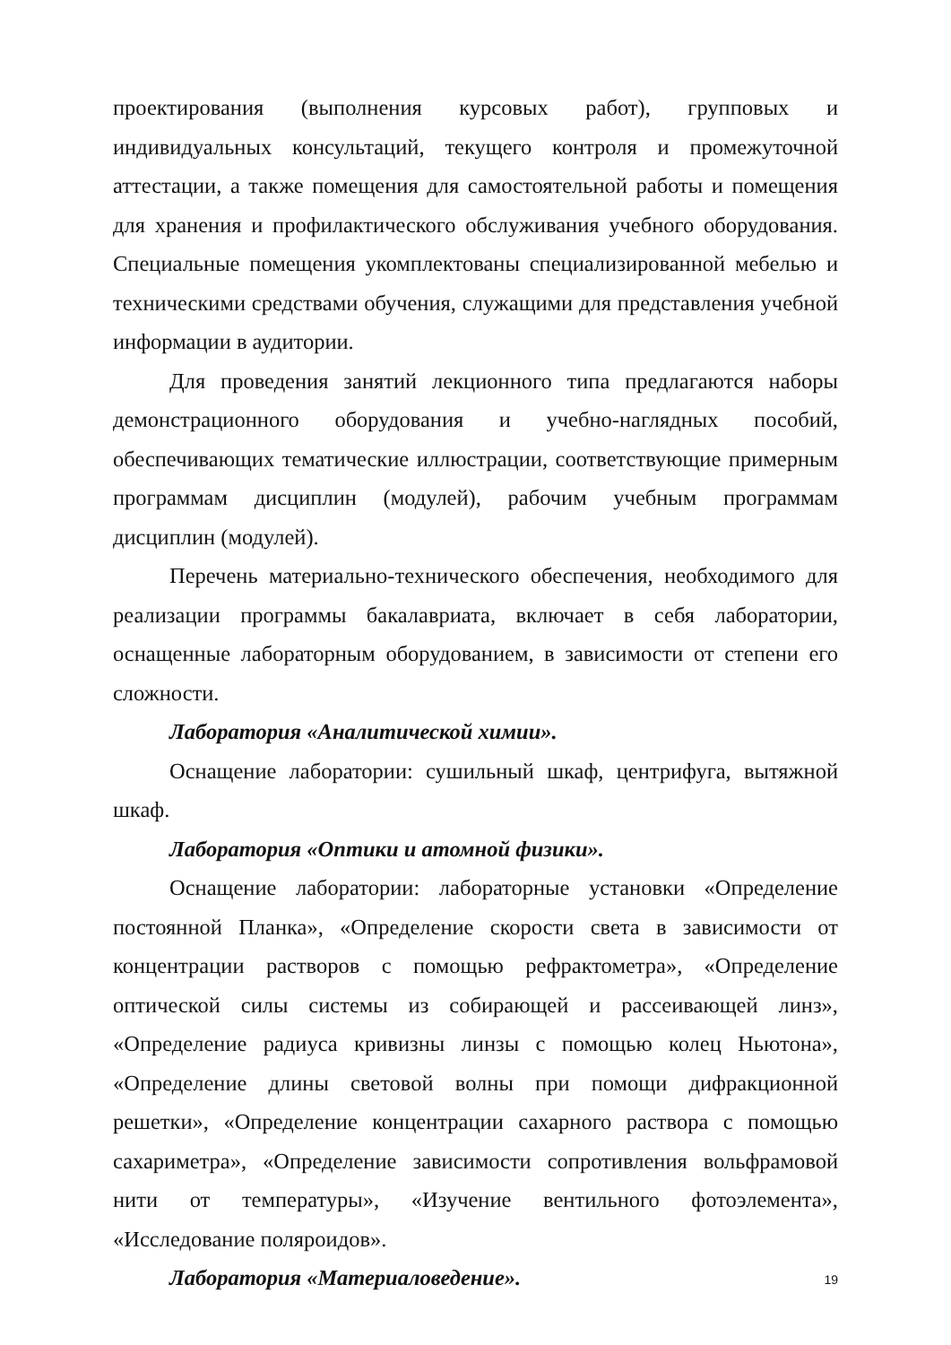проектирования (выполнения курсовых работ), групповых и индивидуальных консультаций, текущего контроля и промежуточной аттестации, а также помещения для самостоятельной работы и помещения для хранения и профилактического обслуживания учебного оборудования. Специальные помещения укомплектованы специализированной мебелью и техническими средствами обучения, служащими для представления учебной информации в аудитории.
Для проведения занятий лекционного типа предлагаются наборы демонстрационного оборудования и учебно-наглядных пособий, обеспечивающих тематические иллюстрации, соответствующие примерным программам дисциплин (модулей), рабочим учебным программам дисциплин (модулей).
Перечень материально-технического обеспечения, необходимого для реализации программы бакалавриата, включает в себя лаборатории, оснащенные лабораторным оборудованием, в зависимости от степени его сложности.
Лаборатория «Аналитической химии».
Оснащение лаборатории: сушильный шкаф, центрифуга, вытяжной шкаф.
Лаборатория «Оптики и атомной физики».
Оснащение лаборатории: лабораторные установки «Определение постоянной Планка», «Определение скорости света в зависимости от концентрации растворов с помощью рефрактометра», «Определение оптической силы системы из собирающей и рассеивающей линз», «Определение радиуса кривизны линзы с помощью колец Ньютона», «Определение длины световой волны при помощи дифракционной решетки», «Определение концентрации сахарного раствора с помощью сахариметра», «Определение зависимости сопротивления вольфрамовой нити от температуры», «Изучение вентильного фотоэлемента», «Исследование поляроидов».
Лаборатория «Материаловедение».
19